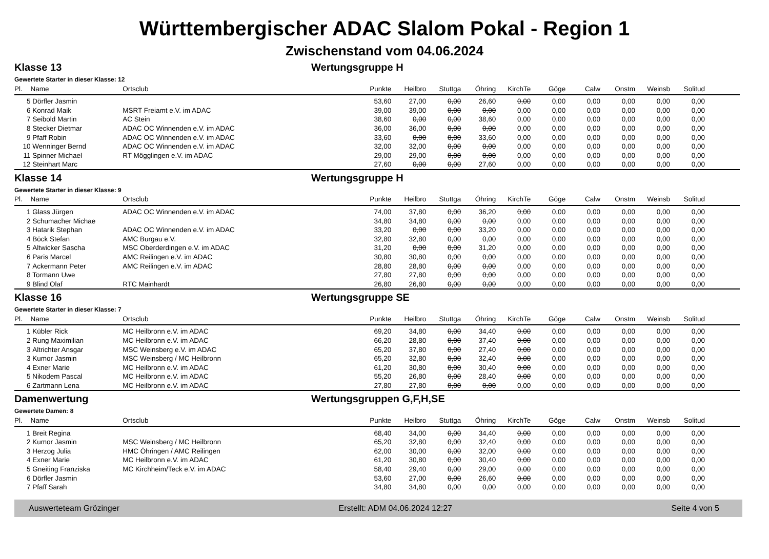Württembergischer ADAC Slalom Pokal - Region 1
Zwischenstand vom 04.06.2024
Klasse 13 Wertungsgruppe H
Gewertete Starter in dieser Klasse: 12
| Pl. | Name | Ortsclub | Punkte | Heilbro | Stuttga | Öhring | KirchTe | Göge | Calw | Onstm | Weinsb | Solitud | |
| --- | --- | --- | --- | --- | --- | --- | --- | --- | --- | --- | --- | --- | --- |
| 5 | Dörfler Jasmin | | 53,60 | 27,00 | 0,00 | 26,60 | 0,00 | 0,00 | 0,00 | 0,00 | 0,00 | 0,00 | |
| 6 | Konrad Maik | MSRT Freiamt e.V. im ADAC | 39,00 | 39,00 | 0,00 | 0,00 | 0,00 | 0,00 | 0,00 | 0,00 | 0,00 | 0,00 | |
| 7 | Seibold Martin | AC Stein | 38,60 | 0,00 | 0,00 | 38,60 | 0,00 | 0,00 | 0,00 | 0,00 | 0,00 | 0,00 | |
| 8 | Stecker Dietmar | ADAC OC Winnenden e.V. im ADAC | 36,00 | 36,00 | 0,00 | 0,00 | 0,00 | 0,00 | 0,00 | 0,00 | 0,00 | 0,00 | |
| 9 | Pfaff Robin | ADAC OC Winnenden e.V. im ADAC | 33,60 | 0,00 | 0,00 | 33,60 | 0,00 | 0,00 | 0,00 | 0,00 | 0,00 | 0,00 | |
| 10 | Wenninger Bernd | ADAC OC Winnenden e.V. im ADAC | 32,00 | 32,00 | 0,00 | 0,00 | 0,00 | 0,00 | 0,00 | 0,00 | 0,00 | 0,00 | |
| 11 | Spinner Michael | RT Mögglingen e.V. im ADAC | 29,00 | 29,00 | 0,00 | 0,00 | 0,00 | 0,00 | 0,00 | 0,00 | 0,00 | 0,00 | |
| 12 | Steinhart Marc | | 27,60 | 0,00 | 0,00 | 27,60 | 0,00 | 0,00 | 0,00 | 0,00 | 0,00 | 0,00 | |
Klasse 14 Wertungsgruppe H
Gewertete Starter in dieser Klasse: 9
| Pl. | Name | Ortsclub | Punkte | Heilbro | Stuttga | Öhring | KirchTe | Göge | Calw | Onstm | Weinsb | Solitud | |
| --- | --- | --- | --- | --- | --- | --- | --- | --- | --- | --- | --- | --- | --- |
| 1 | Glass Jürgen | ADAC OC Winnenden e.V. im ADAC | 74,00 | 37,80 | 0,00 | 36,20 | 0,00 | 0,00 | 0,00 | 0,00 | 0,00 | 0,00 | |
| 2 | Schumacher Michae | | 34,80 | 34,80 | 0,00 | 0,00 | 0,00 | 0,00 | 0,00 | 0,00 | 0,00 | 0,00 | |
| 3 | Hatarik Stephan | ADAC OC Winnenden e.V. im ADAC | 33,20 | 0,00 | 0,00 | 33,20 | 0,00 | 0,00 | 0,00 | 0,00 | 0,00 | 0,00 | |
| 4 | Böck Stefan | AMC Burgau e.V. | 32,80 | 32,80 | 0,00 | 0,00 | 0,00 | 0,00 | 0,00 | 0,00 | 0,00 | 0,00 | |
| 5 | Altwicker Sascha | MSC Oberderdingen e.V. im ADAC | 31,20 | 0,00 | 0,00 | 31,20 | 0,00 | 0,00 | 0,00 | 0,00 | 0,00 | 0,00 | |
| 6 | Paris Marcel | AMC Reilingen e.V. im ADAC | 30,80 | 30,80 | 0,00 | 0,00 | 0,00 | 0,00 | 0,00 | 0,00 | 0,00 | 0,00 | |
| 7 | Ackermann Peter | AMC Reilingen e.V. im ADAC | 28,80 | 28,80 | 0,00 | 0,00 | 0,00 | 0,00 | 0,00 | 0,00 | 0,00 | 0,00 | |
| 8 | Tormann Uwe | | 27,80 | 27,80 | 0,00 | 0,00 | 0,00 | 0,00 | 0,00 | 0,00 | 0,00 | 0,00 | |
| 9 | Blind Olaf | RTC Mainhardt | 26,80 | 26,80 | 0,00 | 0,00 | 0,00 | 0,00 | 0,00 | 0,00 | 0,00 | 0,00 | |
Klasse 16 Wertungsgruppe SE
Gewertete Starter in dieser Klasse: 7
| Pl. | Name | Ortsclub | Punkte | Heilbro | Stuttga | Öhring | KirchTe | Göge | Calw | Onstm | Weinsb | Solitud | |
| --- | --- | --- | --- | --- | --- | --- | --- | --- | --- | --- | --- | --- | --- |
| 1 | Kübler Rick | MC Heilbronn e.V. im ADAC | 69,20 | 34,80 | 0,00 | 34,40 | 0,00 | 0,00 | 0,00 | 0,00 | 0,00 | 0,00 | |
| 2 | Rung Maximilian | MC Heilbronn e.V. im ADAC | 66,20 | 28,80 | 0,00 | 37,40 | 0,00 | 0,00 | 0,00 | 0,00 | 0,00 | 0,00 | |
| 3 | Altrichter Ansgar | MSC Weinsberg e.V. im ADAC | 65,20 | 37,80 | 0,00 | 27,40 | 0,00 | 0,00 | 0,00 | 0,00 | 0,00 | 0,00 | |
| 3 | Kumor Jasmin | MSC Weinsberg / MC Heilbronn | 65,20 | 32,80 | 0,00 | 32,40 | 0,00 | 0,00 | 0,00 | 0,00 | 0,00 | 0,00 | |
| 4 | Exner Marie | MC Heilbronn e.V. im ADAC | 61,20 | 30,80 | 0,00 | 30,40 | 0,00 | 0,00 | 0,00 | 0,00 | 0,00 | 0,00 | |
| 5 | Nikodem Pascal | MC Heilbronn e.V. im ADAC | 55,20 | 26,80 | 0,00 | 28,40 | 0,00 | 0,00 | 0,00 | 0,00 | 0,00 | 0,00 | |
| 6 | Zartmann Lena | MC Heilbronn e.V. im ADAC | 27,80 | 27,80 | 0,00 | 0,00 | 0,00 | 0,00 | 0,00 | 0,00 | 0,00 | 0,00 | |
Damenwertung Wertungsgruppen G,F,H,SE
Gewertete Damen: 8
| Pl. | Name | Ortsclub | Punkte | Heilbro | Stuttga | Öhring | KirchTe | Göge | Calw | Onstm | Weinsb | Solitud | |
| --- | --- | --- | --- | --- | --- | --- | --- | --- | --- | --- | --- | --- | --- |
| 1 | Breit Regina | | 68,40 | 34,00 | 0,00 | 34,40 | 0,00 | 0,00 | 0,00 | 0,00 | 0,00 | 0,00 | |
| 2 | Kumor Jasmin | MSC Weinsberg / MC Heilbronn | 65,20 | 32,80 | 0,00 | 32,40 | 0,00 | 0,00 | 0,00 | 0,00 | 0,00 | 0,00 | |
| 3 | Herzog Julia | HMC Öhringen / AMC Reilingen | 62,00 | 30,00 | 0,00 | 32,00 | 0,00 | 0,00 | 0,00 | 0,00 | 0,00 | 0,00 | |
| 4 | Exner Marie | MC Heilbronn e.V. im ADAC | 61,20 | 30,80 | 0,00 | 30,40 | 0,00 | 0,00 | 0,00 | 0,00 | 0,00 | 0,00 | |
| 5 | Gneiting Franziska | MC Kirchheim/Teck e.V. im ADAC | 58,40 | 29,40 | 0,00 | 29,00 | 0,00 | 0,00 | 0,00 | 0,00 | 0,00 | 0,00 | |
| 6 | Dörfler Jasmin | | 53,60 | 27,00 | 0,00 | 26,60 | 0,00 | 0,00 | 0,00 | 0,00 | 0,00 | 0,00 | |
| 7 | Pfaff Sarah | | 34,80 | 34,80 | 0,00 | 0,00 | 0,00 | 0,00 | 0,00 | 0,00 | 0,00 | 0,00 | |
Auswerteteam Grözinger Erstellt: ADM 04.06.2024 12:27 Seite 4 von 5